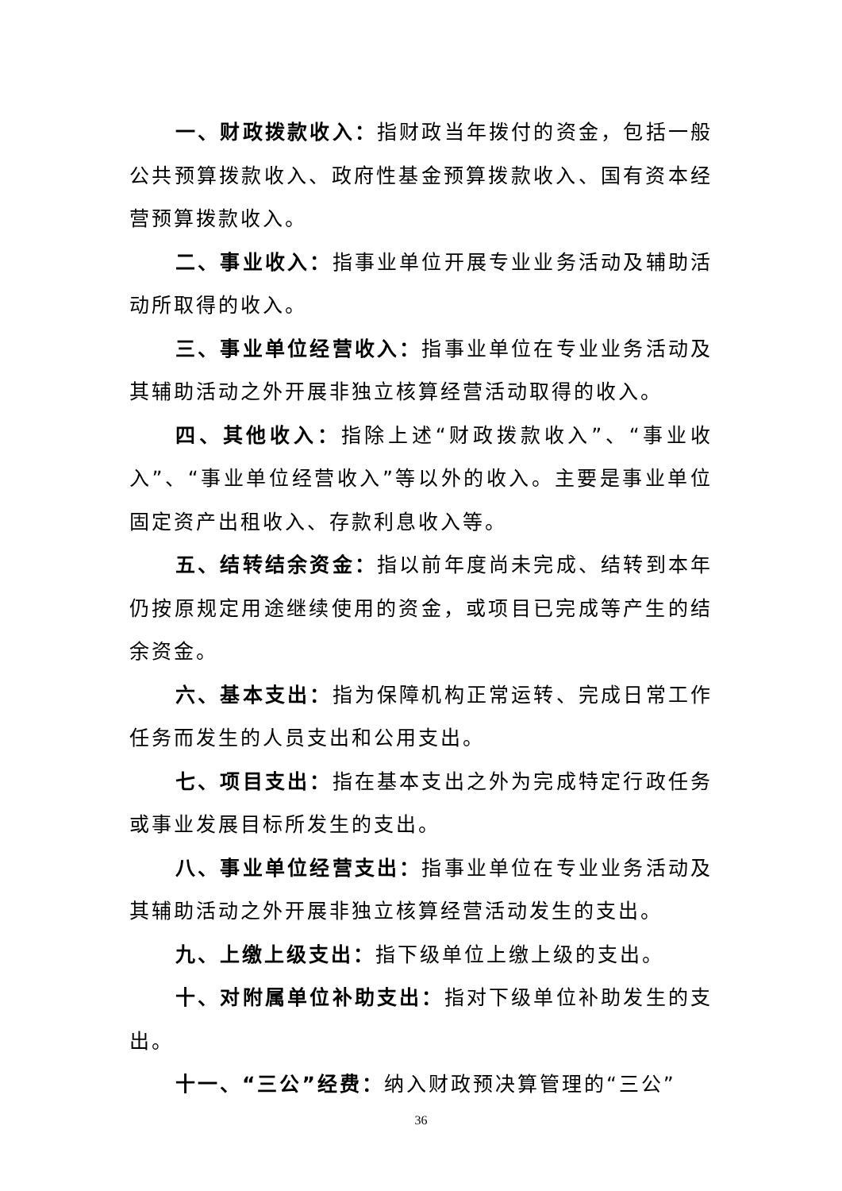一、财政拨款收入：指财政当年拨付的资金，包括一般公共预算拨款收入、政府性基金预算拨款收入、国有资本经营预算拨款收入。
二、事业收入：指事业单位开展专业业务活动及辅助活动所取得的收入。
三、事业单位经营收入：指事业单位在专业业务活动及其辅助活动之外开展非独立核算经营活动取得的收入。
四、其他收入：指除上述“财政拨款收入”、“事业收入”、“事业单位经营收入”等以外的收入。主要是事业单位固定资产出租收入、存款利息收入等。
五、结转结余资金：指以前年度尚未完成、结转到本年仍按原规定用途继续使用的资金，或项目已完成等产生的结余资金。
六、基本支出：指为保障机构正常运转、完成日常工作任务而发生的人员支出和公用支出。
七、项目支出：指在基本支出之外为完成特定行政任务或事业发展目标所发生的支出。
八、事业单位经营支出：指事业单位在专业业务活动及其辅助活动之外开展非独立核算经营活动发生的支出。
九、上缴上级支出：指下级单位上缴上级的支出。
十、对附属单位补助支出：指对下级单位补助发生的支出。
十一、“三公”经费：纳入财政预决算管理的“三公”
36